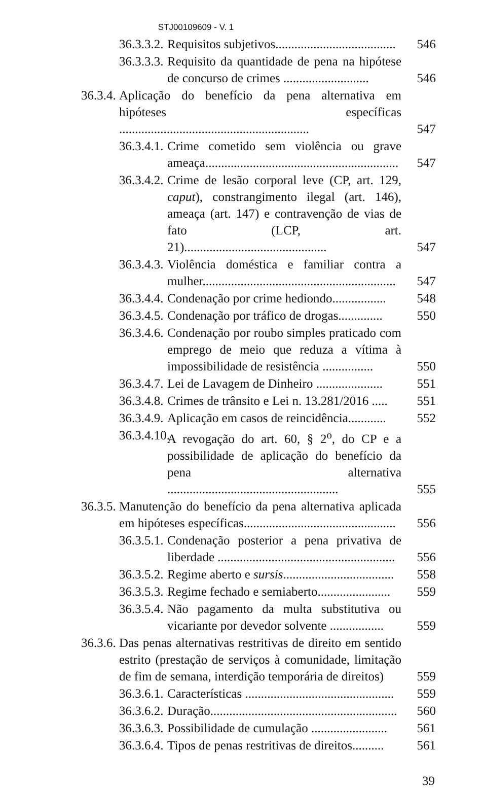STJ00109609 - V. 1
36.3.3.2. Requisitos subjetivos...................................... 546
36.3.3.3. Requisito da quantidade de pena na hipótese de concurso de crimes ........................... 546
36.3.4. Aplicação do benefício da pena alternativa em hipóteses específicas ............................................................ 547
36.3.4.1. Crime cometido sem violência ou grave ameaça............................................................. 547
36.3.4.2. Crime de lesão corporal leve (CP, art. 129, caput), constrangimento ilegal (art. 146), ameaça (art. 147) e contravenção de vias de fato (LCP, art. 21)............................................. 547
36.3.4.3. Violência doméstica e familiar contra a mulher............................................................. 547
36.3.4.4. Condenação por crime hediondo................. 548
36.3.4.5. Condenação por tráfico de drogas.............. 550
36.3.4.6. Condenação por roubo simples praticado com emprego de meio que reduza a vítima à impossibilidade de resistência ................ 550
36.3.4.7. Lei de Lavagem de Dinheiro ..................... 551
36.3.4.8. Crimes de trânsito e Lei n. 13.281/2016 ..... 551
36.3.4.9. Aplicação em casos de reincidência............ 552
36.3.4.10. A revogação do art. 60, § 2<sup>o</sup>, do CP e a possibilidade de aplicação do benefício da pena alternativa ...................................................... 555
36.3.5. Manutenção do benefício da pena alternativa aplicada em hipóteses específicas................................................ 556
36.3.5.1. Condenação posterior a pena privativa de liberdade ........................................................ 556
36.3.5.2. Regime aberto e sursis................................... 558
36.3.5.3. Regime fechado e semiaberto....................... 559
36.3.5.4. Não pagamento da multa substitutiva ou vicariante por devedor solvente ................. 559
36.3.6. Das penas alternativas restritivas de direito em sentido estrito (prestação de serviços à comunidade, limitação de fim de semana, interdição temporária de direitos) 559
36.3.6.1. Características ............................................... 559
36.3.6.2. Duração........................................................... 560
36.3.6.3. Possibilidade de cumulação ........................ 561
36.3.6.4. Tipos de penas restritivas de direitos.......... 561
39